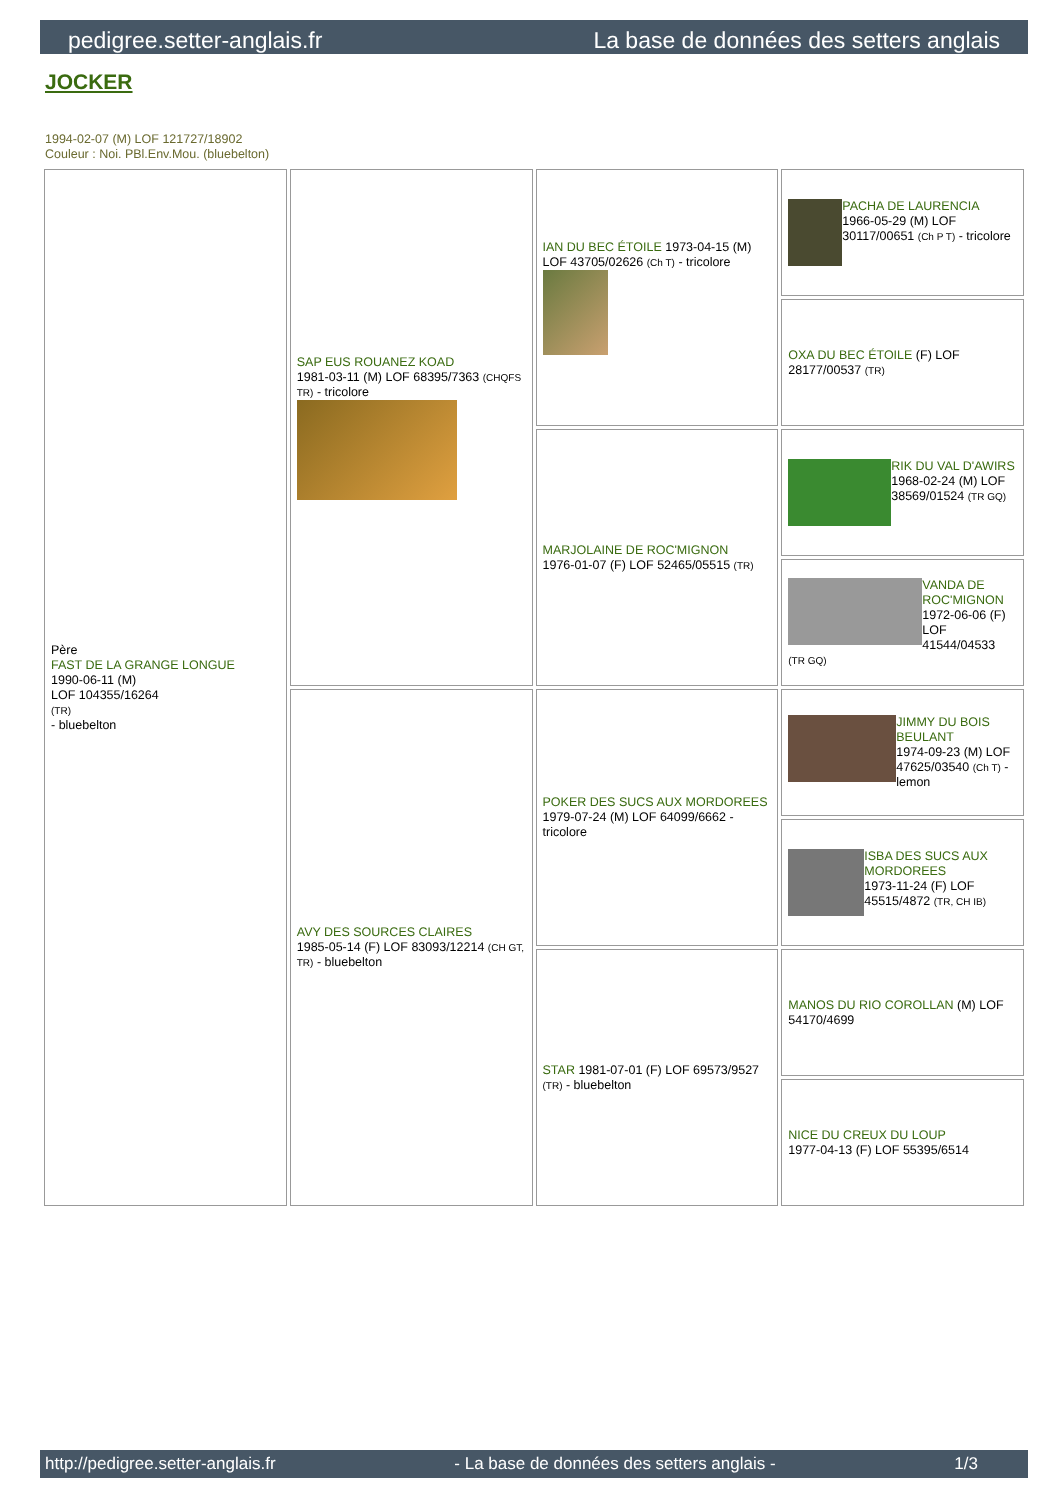pedigree.setter-anglais.fr La base de données des setters anglais
JOCKER
1994-02-07 (M) LOF 121727/18902
Couleur : Noi. PBl.Env.Mou. (bluebelton)
| Père FAST DE LA GRANGE LONGUE 1990-06-11 (M) LOF 104355/16264 (TR) - bluebelton | SAP EUS ROUANEZ KOAD 1981-03-11 (M) LOF 68395/7363 (CHQFS TR) - tricolore | IAN DU BEC ÉTOILE 1973-04-15 (M) LOF 43705/02626 (Ch T) - tricolore | PACHA DE LAURENCIA 1966-05-29 (M) LOF 30117/00651 (Ch P T) - tricolore |
| | | | OXA DU BEC ÉTOILE (F) LOF 28177/00537 (TR) |
| | | MARJOLAINE DE ROC'MIGNON 1976-01-07 (F) LOF 52465/05515 (TR) | RIK DU VAL D'AWIRS 1968-02-24 (M) LOF 38569/01524 (TR GQ) |
| | | | VANDA DE ROC'MIGNON 1972-06-06 (F) LOF 41544/04533 (TR GQ) |
| | AVY DES SOURCES CLAIRES 1985-05-14 (F) LOF 83093/12214 (CH GT, TR) - bluebelton | POKER DES SUCS AUX MORDOREES 1979-07-24 (M) LOF 64099/6662 - tricolore | JIMMY DU BOIS BEULANT 1974-09-23 (M) LOF 47625/03540 (Ch T) - lemon |
| | | | ISBA DES SUCS AUX MORDOREES 1973-11-24 (F) LOF 45515/4872 (TR, CH IB) |
| | | STAR 1981-07-01 (F) LOF 69573/9527 (TR) - bluebelton | MANOS DU RIO COROLLAN (M) LOF 54170/4699 |
| | | | NICE DU CREUX DU LOUP 1977-04-13 (F) LOF 55395/6514 |
http://pedigree.setter-anglais.fr - La base de données des setters anglais - 1/3